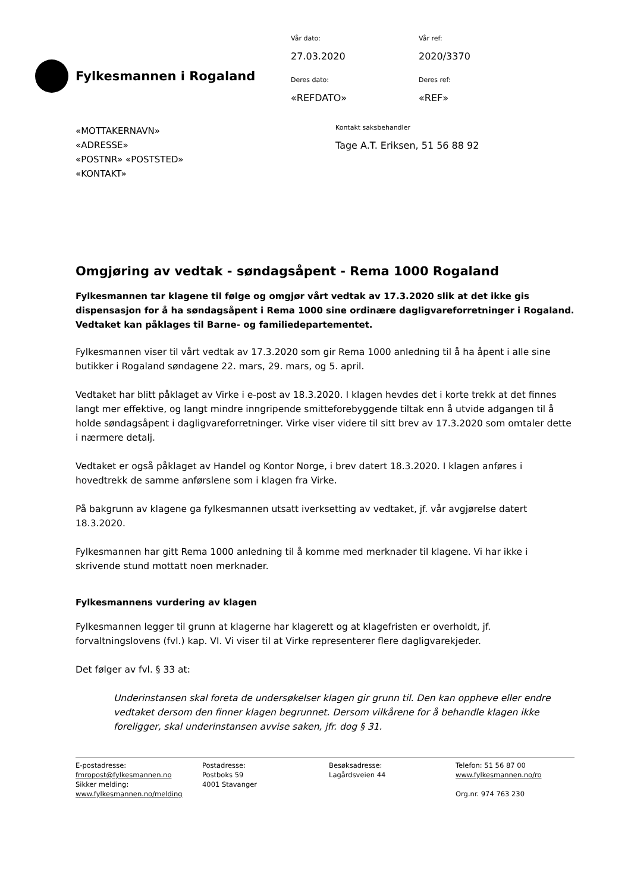Fylkesmannen i Rogaland
Vår dato:
27.03.2020
Deres dato:
«REFDATO»
Vår ref:
2020/3370
Deres ref:
«REF»
«MOTTAKERNAVN»
«ADRESSE»
«POSTNR» «POSTSTED»
«KONTAKT»
Kontakt saksbehandler
Tage A.T. Eriksen, 51 56 88 92
Omgjøring av vedtak - søndagsåpent - Rema 1000 Rogaland
Fylkesmannen tar klagene til følge og omgjør vårt vedtak av 17.3.2020 slik at det ikke gis dispensasjon for å ha søndagsåpent i Rema 1000 sine ordinære dagligvareforretninger i Rogaland. Vedtaket kan påklages til Barne- og familiedepartementet.
Fylkesmannen viser til vårt vedtak av 17.3.2020 som gir Rema 1000 anledning til å ha åpent i alle sine butikker i Rogaland søndagene 22. mars, 29. mars, og 5. april.
Vedtaket har blitt påklaget av Virke i e-post av 18.3.2020. I klagen hevdes det i korte trekk at det finnes langt mer effektive, og langt mindre inngripende smitteforebyggende tiltak enn å utvide adgangen til å holde søndagsåpent i dagligvareforretninger. Virke viser videre til sitt brev av 17.3.2020 som omtaler dette i nærmere detalj.
Vedtaket er også påklaget av Handel og Kontor Norge, i brev datert 18.3.2020. I klagen anføres i hovedtrekk de samme anførslene som i klagen fra Virke.
På bakgrunn av klagene ga fylkesmannen utsatt iverksetting av vedtaket, jf. vår avgjørelse datert 18.3.2020.
Fylkesmannen har gitt Rema 1000 anledning til å komme med merknader til klagene. Vi har ikke i skrivende stund mottatt noen merknader.
Fylkesmannens vurdering av klagen
Fylkesmannen legger til grunn at klagerne har klagerett og at klagefristen er overholdt, jf. forvaltningslovens (fvl.) kap. VI. Vi viser til at Virke representerer flere dagligvarekjeder.
Det følger av fvl. § 33 at:
Underinstansen skal foreta de undersøkelser klagen gir grunn til. Den kan oppheve eller endre vedtaket dersom den finner klagen begrunnet. Dersom vilkårene for å behandle klagen ikke foreligger, skal underinstansen avvise saken, jfr. dog § 31.
E-postadresse:
fmropost@fylkesmannen.no
Sikker melding:
www.fylkesmannen.no/melding
Postadresse:
Postboks 59
4001 Stavanger
Besøksadresse:
Lagårdsveien 44
Telefon: 51 56 87 00
www.fylkesmannen.no/ro
Org.nr. 974 763 230